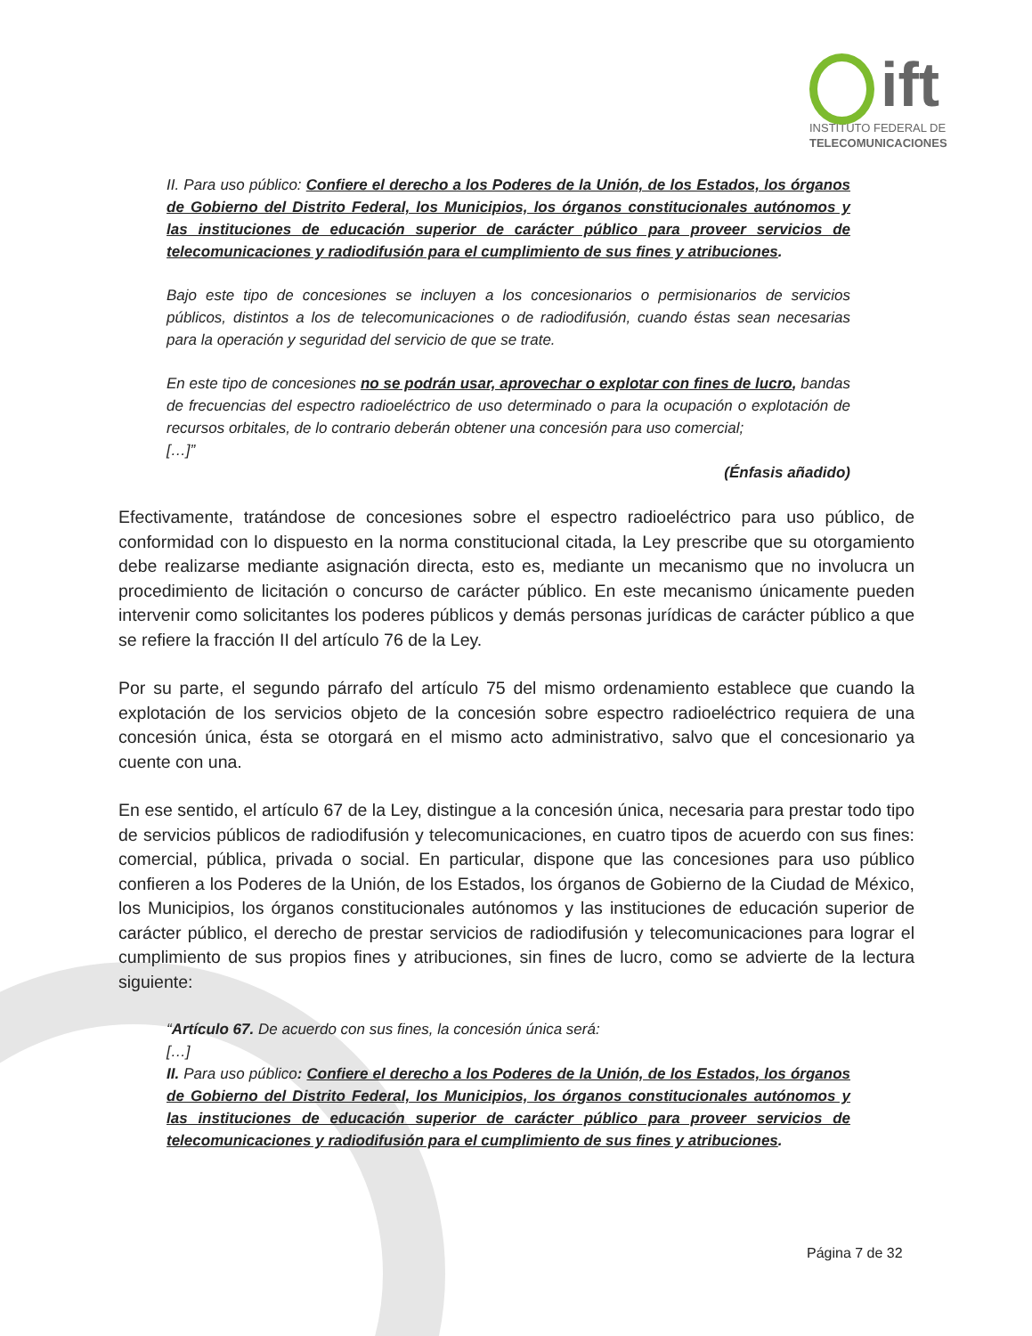ift
INSTITUTO FEDERAL DE
TELECOMUNICACIONES
II. Para uso público: Confiere el derecho a los Poderes de la Unión, de los Estados, los órganos de Gobierno del Distrito Federal, los Municipios, los órganos constitucionales autónomos y las instituciones de educación superior de carácter público para proveer servicios de telecomunicaciones y radiodifusión para el cumplimiento de sus fines y atribuciones.
Bajo este tipo de concesiones se incluyen a los concesionarios o permisionarios de servicios públicos, distintos a los de telecomunicaciones o de radiodifusión, cuando éstas sean necesarias para la operación y seguridad del servicio de que se trate.
En este tipo de concesiones no se podrán usar, aprovechar o explotar con fines de lucro, bandas de frecuencias del espectro radioeléctrico de uso determinado o para la ocupación o explotación de recursos orbitales, de lo contrario deberán obtener una concesión para uso comercial;
[…]”
(Énfasis añadido)
Efectivamente, tratándose de concesiones sobre el espectro radioeléctrico para uso público, de conformidad con lo dispuesto en la norma constitucional citada, la Ley prescribe que su otorgamiento debe realizarse mediante asignación directa, esto es, mediante un mecanismo que no involucra un procedimiento de licitación o concurso de carácter público. En este mecanismo únicamente pueden intervenir como solicitantes los poderes públicos y demás personas jurídicas de carácter público a que se refiere la fracción II del artículo 76 de la Ley.
Por su parte, el segundo párrafo del artículo 75 del mismo ordenamiento establece que cuando la explotación de los servicios objeto de la concesión sobre espectro radioeléctrico requiera de una concesión única, ésta se otorgará en el mismo acto administrativo, salvo que el concesionario ya cuente con una.
En ese sentido, el artículo 67 de la Ley, distingue a la concesión única, necesaria para prestar todo tipo de servicios públicos de radiodifusión y telecomunicaciones, en cuatro tipos de acuerdo con sus fines: comercial, pública, privada o social. En particular, dispone que las concesiones para uso público confieren a los Poderes de la Unión, de los Estados, los órganos de Gobierno de la Ciudad de México, los Municipios, los órganos constitucionales autónomos y las instituciones de educación superior de carácter público, el derecho de prestar servicios de radiodifusión y telecomunicaciones para lograr el cumplimiento de sus propios fines y atribuciones, sin fines de lucro, como se advierte de la lectura siguiente:
“Artículo 67. De acuerdo con sus fines, la concesión única será:
[…]
II. Para uso público: Confiere el derecho a los Poderes de la Unión, de los Estados, los órganos de Gobierno del Distrito Federal, los Municipios, los órganos constitucionales autónomos y las instituciones de educación superior de carácter público para proveer servicios de telecomunicaciones y radiodifusión para el cumplimiento de sus fines y atribuciones.
Página 7 de 32